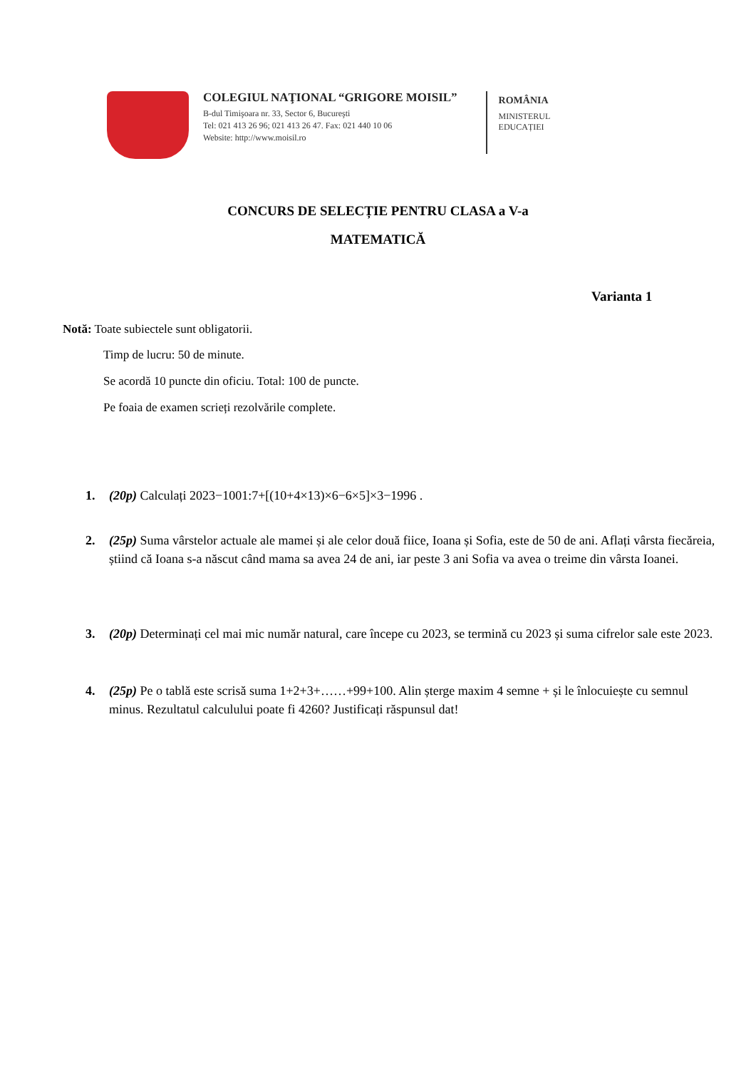COLEGIUL NAŢIONAL “GRIGORE MOISIL”
B-dul Timişoara nr. 33, Sector 6, Bucureşti
Tel: 021 413 26 96; 021 413 26 47. Fax: 021 440 10 06
Website: http://www.moisil.ro
ROMÂNIA
MINISTERUL
EDUCAȚIEI
CONCURS DE SELECȚIE PENTRU CLASA a V-a
MATEMATICĂ
Varianta 1
Notă: Toate subiectele sunt obligatorii.
Timp de lucru: 50 de minute.
Se acordă 10 puncte din oficiu. Total: 100 de puncte.
Pe foaia de examen scrieți rezolvările complete.
1. (20p) Calculați 2023−1001:7+[(10+4×13)×6−6×5]×3−1996 .
2. (25p) Suma vârstelor actuale ale mamei și ale celor două fiice, Ioana și Sofia, este de 50 de ani. Aflați vârsta fiecăreia, știind că Ioana s-a născut când mama sa avea 24 de ani, iar peste 3 ani Sofia va avea o treime din vârsta Ioanei.
3. (20p) Determinați cel mai mic număr natural, care începe cu 2023, se termină cu 2023 și suma cifrelor sale este 2023.
4. (25p) Pe o tablă este scrisă suma 1+2+3+……+99+100. Alin șterge maxim 4 semne + și le înlocuiește cu semnul minus. Rezultatul calculului poate fi 4260? Justificați răspunsul dat!